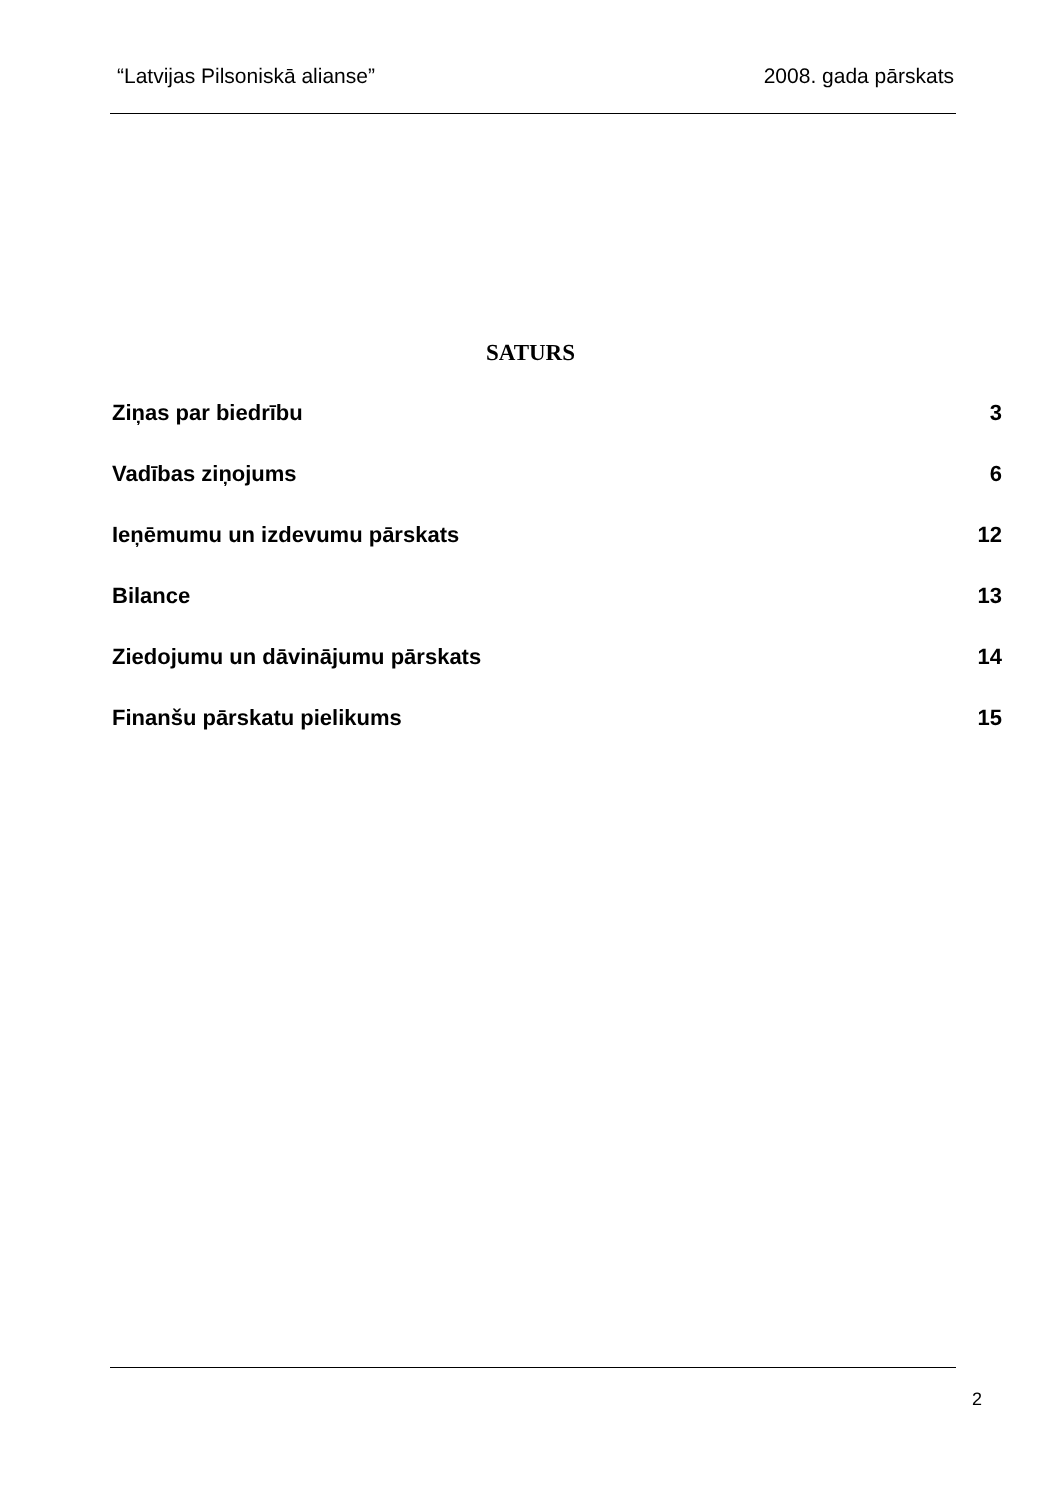“Latvijas Pilsoniskā alianse” 2008. gada pārskats
SATURS
Ziņas par biedrību 3
Vadības ziņojums 6
Ieņēmumu un izdevumu pārskats 12
Bilance 13
Ziedojumu un dāvinājumu pārskats 14
Finanšu pārskatu pielikums 15
2